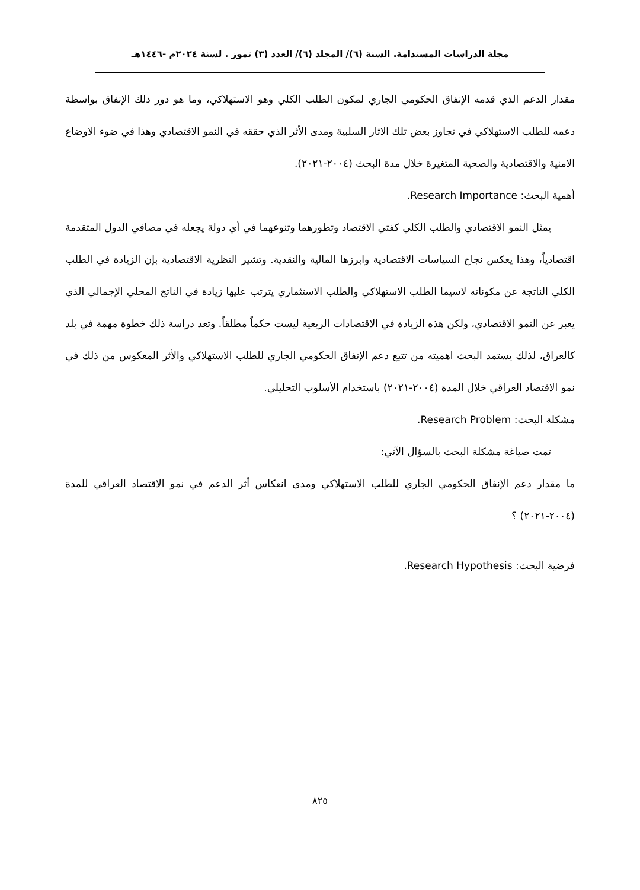مجلة الدراسات المستدامة. السنة (٦)/ المجلد (٦)/ العدد (٣) تموز . لسنة ٢٠٢٤م -١٤٤٦هـ
مقدار الدعم الذي قدمه الإنفاق الحكومي الجاري لمكون الطلب الكلي وهو الاستهلاكي، وما هو دور ذلك الإنفاق بواسطة دعمه للطلب الاستهلاكي في تجاوز بعض تلك الاثار السلبية ومدى الأثر الذي حققه في النمو الاقتصادي وهذا في ضوء الاوضاع الامنية والاقتصادية والصحية المتغيرة خلال مدة البحث (٢٠٠٤-٢٠٢١).
أهمية البحث: Research Importance.
يمثل النمو الاقتصادي والطلب الكلي كفتي الاقتصاد وتطورهما وتنوعهما في أي دولة يجعله في مصافي الدول المتقدمة اقتصادياً، وهذا يعكس نجاح السياسات الاقتصادية وابرزها المالية والنقدية. وتشير النظرية الاقتصادية بإن الزيادة في الطلب الكلي الناتجة عن مكوناته لاسيما الطلب الاستهلاكي والطلب الاستثماري يترتب عليها زيادة في الناتج المحلي الإجمالي الذي يعبر عن النمو الاقتصادي، ولكن هذه الزيادة في الاقتصادات الريعية ليست حكماً مطلقاً. وتعد دراسة ذلك خطوة مهمة في بلد كالعراق، لذلك يستمد البحث اهميته من تتبع دعم الإنفاق الحكومي الجاري للطلب الاستهلاكي والأثر المعكوس من ذلك في نمو الاقتصاد العراقي خلال المدة (٢٠٠٤-٢٠٢١) باستخدام الأسلوب التحليلي.
مشكلة البحث: Research Problem.
تمت صياغة مشكلة البحث بالسؤال الآتي:
ما مقدار دعم الإنفاق الحكومي الجاري للطلب الاستهلاكي ومدى انعكاس أثر الدعم في نمو الاقتصاد العراقي للمدة (٢٠٠٤-٢٠٢١) ؟
فرضية البحث: Research Hypothesis.
٨٢٥